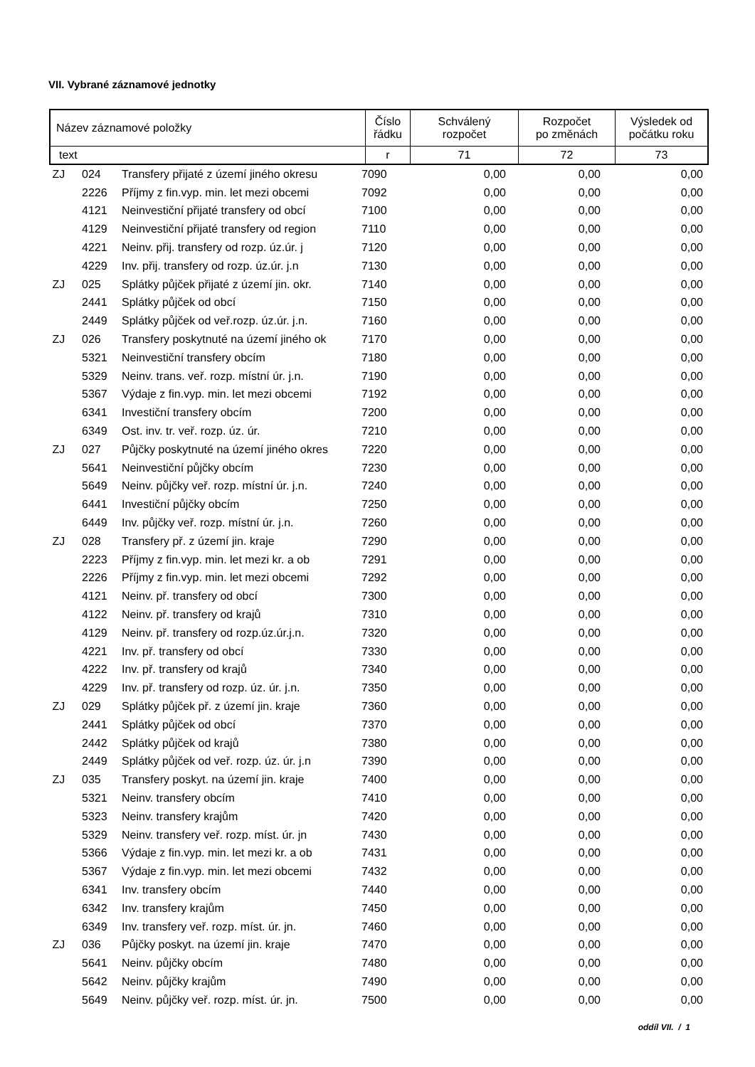VII. Vybrané záznamové jednotky
| Název záznamové položky | Číslo řádku | Schválený rozpočet | Rozpočet po změnách | Výsledek od počátku roku |
| --- | --- | --- | --- | --- |
| text | r | 71 | 72 | 73 |
| ZJ | 024 | Transfery přijaté z území jiného okresu | 7090 | 0,00 | 0,00 | 0,00 |
| | 2226 | Příjmy z fin.vyp. min. let mezi obcemi | 7092 | 0,00 | 0,00 | 0,00 |
| | 4121 | Neinvestiční přijaté transfery od obcí | 7100 | 0,00 | 0,00 | 0,00 |
| | 4129 | Neinvestiční přijaté transfery od region | 7110 | 0,00 | 0,00 | 0,00 |
| | 4221 | Neinv. přij. transfery od rozp. úz.úr. j | 7120 | 0,00 | 0,00 | 0,00 |
| | 4229 | Inv. přij. transfery od rozp. úz.úr. j.n | 7130 | 0,00 | 0,00 | 0,00 |
| ZJ | 025 | Splátky půjček přijaté z území jin. okr. | 7140 | 0,00 | 0,00 | 0,00 |
| | 2441 | Splátky půjček od obcí | 7150 | 0,00 | 0,00 | 0,00 |
| | 2449 | Splátky půjček od veř.rozp. úz.úr. j.n. | 7160 | 0,00 | 0,00 | 0,00 |
| ZJ | 026 | Transfery poskytnuté na území jiného ok | 7170 | 0,00 | 0,00 | 0,00 |
| | 5321 | Neinvestiční transfery obcím | 7180 | 0,00 | 0,00 | 0,00 |
| | 5329 | Neinv. trans. veř. rozp. místní úr. j.n. | 7190 | 0,00 | 0,00 | 0,00 |
| | 5367 | Výdaje z fin.vyp. min. let mezi obcemi | 7192 | 0,00 | 0,00 | 0,00 |
| | 6341 | Investiční transfery obcím | 7200 | 0,00 | 0,00 | 0,00 |
| | 6349 | Ost. inv. tr. veř. rozp. úz. úr. | 7210 | 0,00 | 0,00 | 0,00 |
| ZJ | 027 | Půjčky poskytnuté na území jiného okres | 7220 | 0,00 | 0,00 | 0,00 |
| | 5641 | Neinvestiční půjčky obcím | 7230 | 0,00 | 0,00 | 0,00 |
| | 5649 | Neinv. půjčky veř. rozp. místní úr. j.n. | 7240 | 0,00 | 0,00 | 0,00 |
| | 6441 | Investiční půjčky obcím | 7250 | 0,00 | 0,00 | 0,00 |
| | 6449 | Inv. půjčky veř. rozp. místní úr. j.n. | 7260 | 0,00 | 0,00 | 0,00 |
| ZJ | 028 | Transfery př. z území jin. kraje | 7290 | 0,00 | 0,00 | 0,00 |
| | 2223 | Příjmy z fin.vyp. min. let mezi kr. a ob | 7291 | 0,00 | 0,00 | 0,00 |
| | 2226 | Příjmy z fin.vyp. min. let mezi obcemi | 7292 | 0,00 | 0,00 | 0,00 |
| | 4121 | Neinv. př. transfery od obcí | 7300 | 0,00 | 0,00 | 0,00 |
| | 4122 | Neinv. př. transfery od krajů | 7310 | 0,00 | 0,00 | 0,00 |
| | 4129 | Neinv. př. transfery od rozp.úz.úr.j.n. | 7320 | 0,00 | 0,00 | 0,00 |
| | 4221 | Inv. př. transfery od obcí | 7330 | 0,00 | 0,00 | 0,00 |
| | 4222 | Inv. př. transfery od krajů | 7340 | 0,00 | 0,00 | 0,00 |
| | 4229 | Inv. př. transfery od rozp. úz. úr. j.n. | 7350 | 0,00 | 0,00 | 0,00 |
| ZJ | 029 | Splátky půjček př. z území jin. kraje | 7360 | 0,00 | 0,00 | 0,00 |
| | 2441 | Splátky půjček od obcí | 7370 | 0,00 | 0,00 | 0,00 |
| | 2442 | Splátky půjček od krajů | 7380 | 0,00 | 0,00 | 0,00 |
| | 2449 | Splátky půjček od veř. rozp. úz. úr. j.n | 7390 | 0,00 | 0,00 | 0,00 |
| ZJ | 035 | Transfery poskyt. na území jin. kraje | 7400 | 0,00 | 0,00 | 0,00 |
| | 5321 | Neinv. transfery obcím | 7410 | 0,00 | 0,00 | 0,00 |
| | 5323 | Neinv. transfery krajům | 7420 | 0,00 | 0,00 | 0,00 |
| | 5329 | Neinv. transfery veř. rozp. míst. úr. jn | 7430 | 0,00 | 0,00 | 0,00 |
| | 5366 | Výdaje z fin.vyp. min. let mezi kr. a ob | 7431 | 0,00 | 0,00 | 0,00 |
| | 5367 | Výdaje z fin.vyp. min. let mezi obcemi | 7432 | 0,00 | 0,00 | 0,00 |
| | 6341 | Inv. transfery obcím | 7440 | 0,00 | 0,00 | 0,00 |
| | 6342 | Inv. transfery krajům | 7450 | 0,00 | 0,00 | 0,00 |
| | 6349 | Inv. transfery veř. rozp. míst. úr. jn. | 7460 | 0,00 | 0,00 | 0,00 |
| ZJ | 036 | Půjčky poskyt. na území jin. kraje | 7470 | 0,00 | 0,00 | 0,00 |
| | 5641 | Neinv. půjčky obcím | 7480 | 0,00 | 0,00 | 0,00 |
| | 5642 | Neinv. půjčky krajům | 7490 | 0,00 | 0,00 | 0,00 |
| | 5649 | Neinv. půjčky veř. rozp. míst. úr. jn. | 7500 | 0,00 | 0,00 | 0,00 |
oddíl VII. / 1